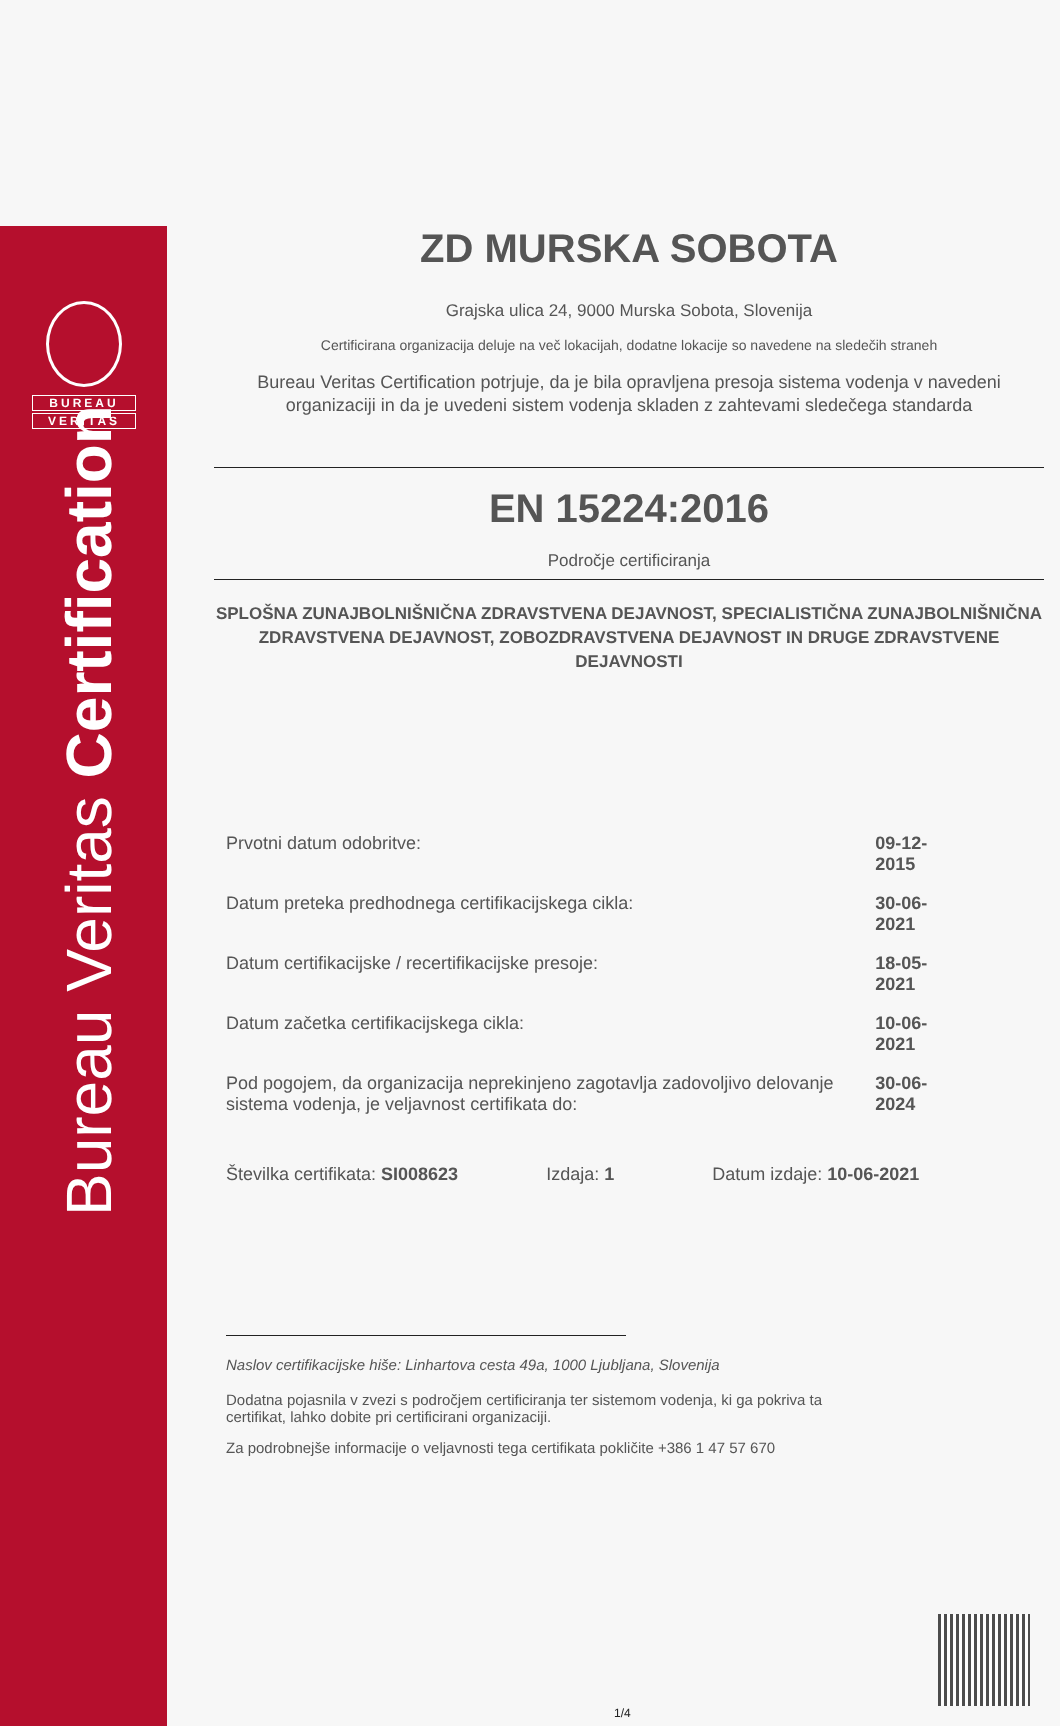BUREAU
VERITAS
Bureau Veritas Certification
ZD MURSKA SOBOTA
Grajska ulica 24, 9000 Murska Sobota, Slovenija
Certificirana organizacija deluje na več lokacijah, dodatne lokacije so navedene na sledečih straneh
Bureau Veritas Certification potrjuje, da je bila opravljena presoja sistema vodenja v navedeni organizaciji in da je uvedeni sistem vodenja skladen z zahtevami sledečega standarda
EN 15224:2016
Področje certificiranja
SPLOŠNA ZUNAJBOLNIŠNIČNA ZDRAVSTVENA DEJAVNOST, SPECIALISTIČNA ZUNAJBOLNIŠNIČNA ZDRAVSTVENA DEJAVNOST, ZOBOZDRAVSTVENA DEJAVNOST IN DRUGE ZDRAVSTVENE DEJAVNOSTI
| Prvotni datum odobritve: | 09-12-2015 |
| Datum preteka predhodnega certifikacijskega cikla: | 30-06-2021 |
| Datum certifikacijske / recertifikacijske presoje: | 18-05-2021 |
| Datum začetka certifikacijskega cikla: | 10-06-2021 |
| Pod pogojem, da organizacija neprekinjeno zagotavlja zadovoljivo delovanje sistema vodenja, je veljavnost certifikata do: | 30-06-2024 |
Številka certifikata: SI008623 Izdaja: 1 Datum izdaje: 10-06-2021
Naslov certifikacijske hiše: Linhartova cesta 49a, 1000 Ljubljana, Slovenija
Dodatna pojasnila v zvezi s področjem certificiranja ter sistemom vodenja, ki ga pokriva ta certifikat, lahko dobite pri certificirani organizaciji.
Za podrobnejše informacije o veljavnosti tega certifikata pokličite +386 1 47 57 670
1/4